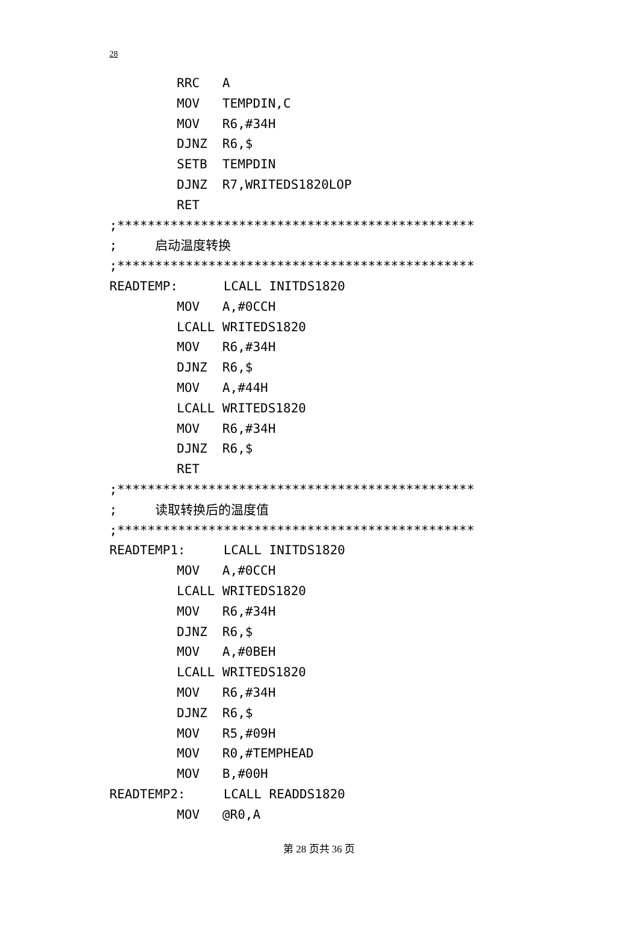28
RRC A
MOV TEMPDIN,C
MOV R6,#34H
DJNZ R6,$
SETB TEMPDIN
DJNZ R7,WRITEDS1820LOP
RET
;***********************************************
; 启动温度转换
;***********************************************
READTEMP: LCALL INITDS1820
MOV A,#0CCH
LCALL WRITEDS1820
MOV R6,#34H
DJNZ R6,$
MOV A,#44H
LCALL WRITEDS1820
MOV R6,#34H
DJNZ R6,$
RET
;***********************************************
; 读取转换后的温度值
;***********************************************
READTEMP1: LCALL INITDS1820
MOV A,#0CCH
LCALL WRITEDS1820
MOV R6,#34H
DJNZ R6,$
MOV A,#0BEH
LCALL WRITEDS1820
MOV R6,#34H
DJNZ R6,$
MOV R5,#09H
MOV R0,#TEMPHEAD
MOV B,#00H
READTEMP2: LCALL READDS1820
MOV @R0,A
第 28 页共 36 页